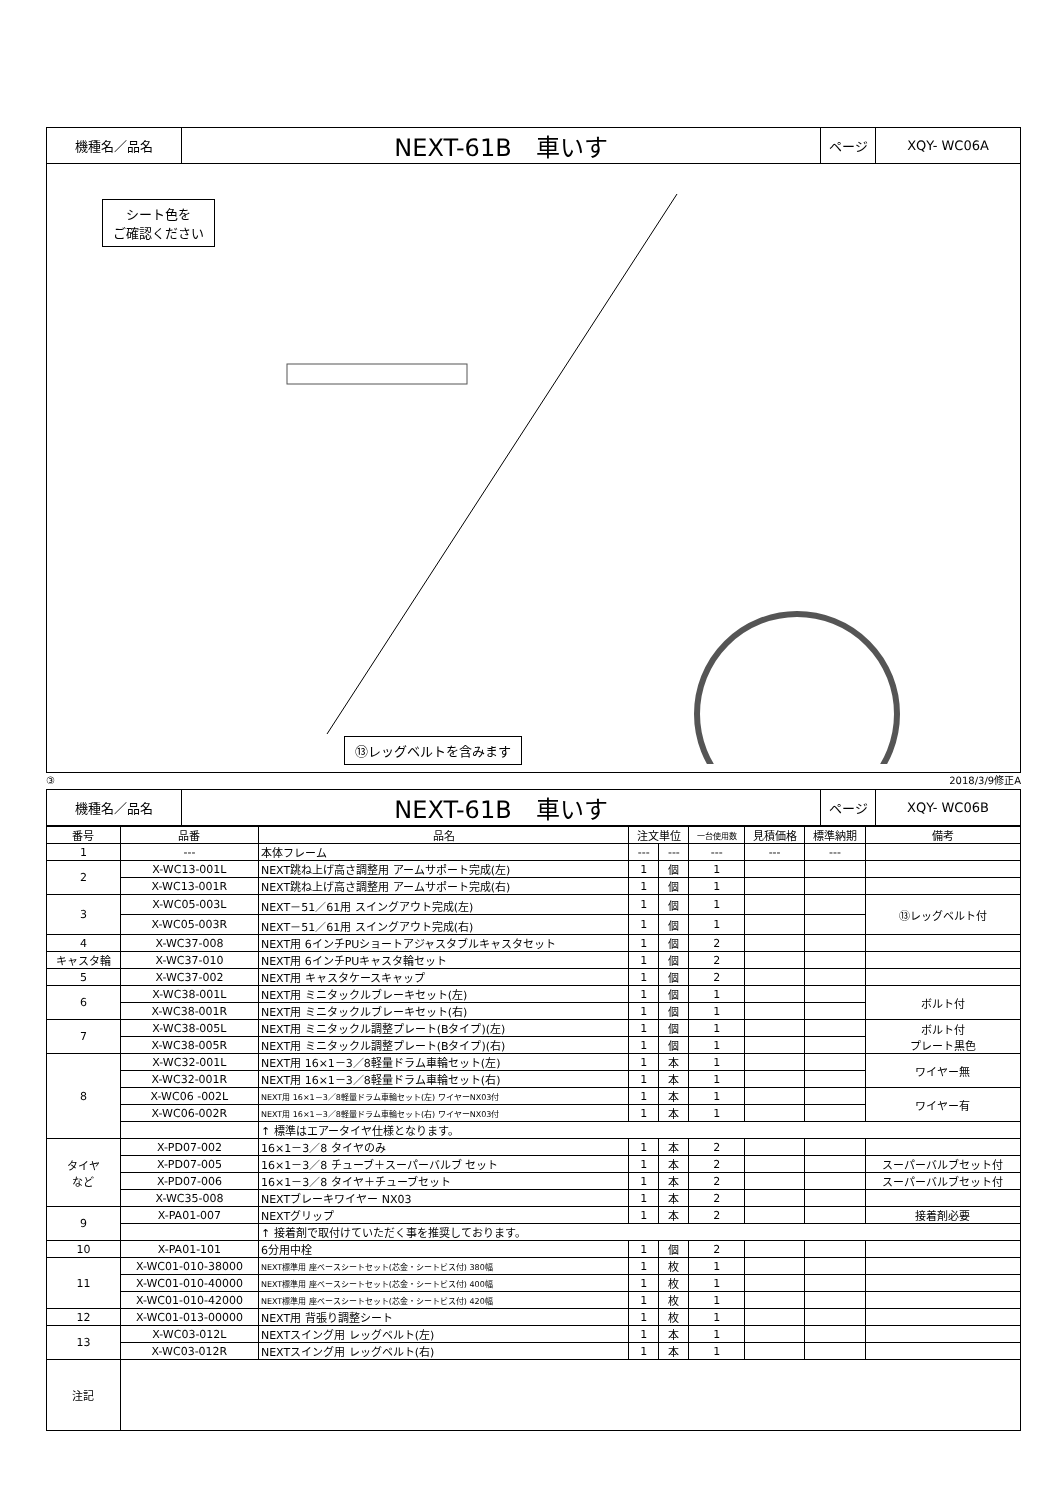| 機種名／品名 | NEXT-61B 車いす | ページ | XQY- WC06A |
シート色を
ご確認ください
⑬レッグベルトを含みます
③ 2018/3/9修正A
| 機種名／品名 | NEXT-61B 車いす | ページ | XQY- WC06B |
| 番号 | 品番 | 品名 | 注文単位 | | 一台使用数 | 見積価格 | 標準納期 | 備考 |
| --- | --- | --- | --- | --- | --- | --- | --- | --- |
| 1 | --- | 本体フレーム | --- | --- | --- | --- | --- | |
| 2 | X-WC13-001L | NEXT跳ね上げ高さ調整用 アームサポート完成(左) | 1 | 個 | 1 | | | |
| | X-WC13-001R | NEXT跳ね上げ高さ調整用 アームサポート完成(右) | 1 | 個 | 1 | | | |
| 3 | X-WC05-003L | NEXT－51／61用 スイングアウト完成(左) | 1 | 個 | 1 | | | ⑬レッグベルト付 |
| | X-WC05-003R | NEXT－51／61用 スイングアウト完成(右) | 1 | 個 | 1 | | | |
| 4 | X-WC37-008 | NEXT用 6インチPUショートアジャスタブルキャスタセット | 1 | 個 | 2 | | | |
| キャスタ輪 | X-WC37-010 | NEXT用 6インチPUキャスタ輪セット | 1 | 個 | 2 | | | |
| 5 | X-WC37-002 | NEXT用 キャスタケースキャップ | 1 | 個 | 2 | | | |
| 6 | X-WC38-001L | NEXT用 ミニタックルブレーキセット(左) | 1 | 個 | 1 | | | ボルト付 |
| | X-WC38-001R | NEXT用 ミニタックルブレーキセット(右) | 1 | 個 | 1 | | | |
| 7 | X-WC38-005L | NEXT用 ミニタックル調整プレート(Bタイプ)(左) | 1 | 個 | 1 | | | ボルト付 プレート黒色 |
| | X-WC38-005R | NEXT用 ミニタックル調整プレート(Bタイプ)(右) | 1 | 個 | 1 | | | |
| 8 | X-WC32-001L | NEXT用 16×1－3／8軽量ドラム車輪セット(左) | 1 | 本 | 1 | | | ワイヤー無 |
| | X-WC32-001R | NEXT用 16×1－3／8軽量ドラム車輪セット(右) | 1 | 本 | 1 | | | |
| | X-WC06 -002L | NEXT用 16×1－3／8軽量ドラム車輪セット(左) ワイヤーNX03付 | 1 | 本 | 1 | | | ワイヤー有 |
| | X-WC06-002R | NEXT用 16×1－3／8軽量ドラム車輪セット(右) ワイヤーNX03付 | 1 | 本 | 1 | | | |
| | | ↑ 標準はエアータイヤ仕様となります。 | | | | | | |
| タイヤ など | X-PD07-002 | 16×1－3／8 タイヤのみ | 1 | 本 | 2 | | | |
| | X-PD07-005 | 16×1－3／8 チューブ＋スーパーバルブ セット | 1 | 本 | 2 | | | スーパーバルブセット付 |
| | X-PD07-006 | 16×1－3／8 タイヤ＋チューブセット | 1 | 本 | 2 | | | スーパーバルブセット付 |
| | X-WC35-008 | NEXTブレーキワイヤー NX03 | 1 | 本 | 2 | | | |
| 9 | X-PA01-007 | NEXTグリップ | 1 | 本 | 2 | | | 接着剤必要 |
| | | ↑ 接着剤で取付けていただく事を推奨しております。 | | | | | | |
| 10 | X-PA01-101 | 6分用中栓 | 1 | 個 | 2 | | | |
| 11 | X-WC01-010-38000 | NEXT標準用 座ベースシートセット(芯金・シートビス付) 380幅 | 1 | 枚 | 1 | | | |
| | X-WC01-010-40000 | NEXT標準用 座ベースシートセット(芯金・シートビス付) 400幅 | 1 | 枚 | 1 | | | |
| | X-WC01-010-42000 | NEXT標準用 座ベースシートセット(芯金・シートビス付) 420幅 | 1 | 枚 | 1 | | | |
| 12 | X-WC01-013-00000 | NEXT用 背張り調整シート | 1 | 枚 | 1 | | | |
| 13 | X-WC03-012L | NEXTスイング用 レッグベルト(左) | 1 | 本 | 1 | | | |
| | X-WC03-012R | NEXTスイング用 レッグベルト(右) | 1 | 本 | 1 | | | |
| 注記 | | | | | | | | |